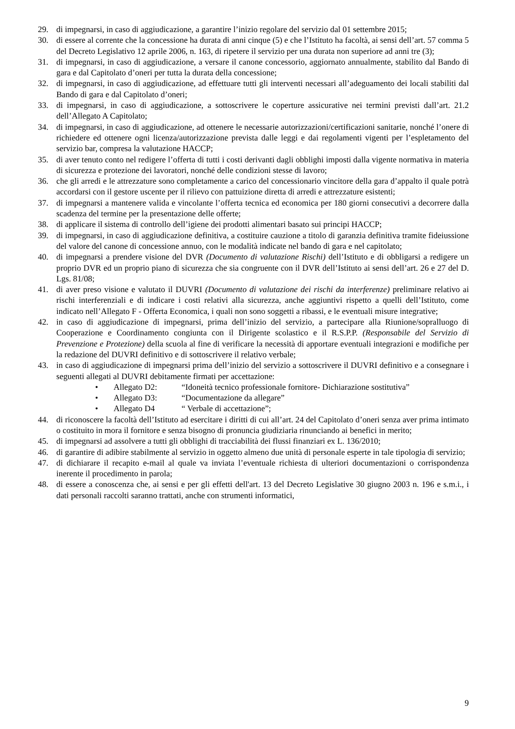29. di impegnarsi, in caso di aggiudicazione, a garantire l’inizio regolare del servizio dal 01 settembre 2015;
30. di essere al corrente che la concessione ha durata di anni cinque (5) e che l’Istituto ha facoltà, ai sensi dell’art. 57 comma 5 del Decreto Legislativo 12 aprile 2006, n. 163, di ripetere il servizio per una durata non superiore ad anni tre (3);
31. di impegnarsi, in caso di aggiudicazione, a versare il canone concessorio, aggiornato annualmente, stabilito dal Bando di gara e dal Capitolato d’oneri per tutta la durata della concessione;
32. di impegnarsi, in caso di aggiudicazione, ad effettuare tutti gli interventi necessari all’adeguamento dei locali stabiliti dal Bando di gara e dal Capitolato d’oneri;
33. di impegnarsi, in caso di aggiudicazione, a sottoscrivere le coperture assicurative nei termini previsti dall’art. 21.2 dell’Allegato A Capitolato;
34. di impegnarsi, in caso di aggiudicazione, ad ottenere le necessarie autorizzazioni/certificazioni sanitarie, nonché l’onere di richiedere ed ottenere ogni licenza/autorizzazione prevista dalle leggi e dai regolamenti vigenti per l’espletamento del servizio bar, compresa la valutazione HACCP;
35. di aver tenuto conto nel redigere l’offerta di tutti i costi derivanti dagli obblighi imposti dalla vigente normativa in materia di sicurezza e protezione dei lavoratori, nonché delle condizioni stesse di lavoro;
36. che gli arredi e le attrezzature sono completamente a carico del concessionario vincitore della gara d’appalto il quale potrà accordarsi con il gestore uscente per il rilievo con pattuizione diretta di arredi e attrezzature esistenti;
37. di impegnarsi a mantenere valida e vincolante l’offerta tecnica ed economica per 180 giorni consecutivi a decorrere dalla scadenza del termine per la presentazione delle offerte;
38. di applicare il sistema di controllo dell’igiene dei prodotti alimentari basato sui principi HACCP;
39. di impegnarsi, in caso di aggiudicazione definitiva, a costituire cauzione a titolo di garanzia definitiva tramite fideiussione del valore del canone di concessione annuo, con le modalità indicate nel bando di gara e nel capitolato;
40. di impegnarsi a prendere visione del DVR (Documento di valutazione Rischi) dell’Istituto e di obbligarsi a redigere un proprio DVR ed un proprio piano di sicurezza che sia congruente con il DVR dell’Istituto ai sensi dell’art. 26 e 27 del D. Lgs. 81/08;
41. di aver preso visione e valutato il DUVRI (Documento di valutazione dei rischi da interferenze) preliminare relativo ai rischi interferenziali e di indicare i costi relativi alla sicurezza, anche aggiuntivi rispetto a quelli dell’Istituto, come indicato nell’Allegato F - Offerta Economica, i quali non sono soggetti a ribassi, e le eventuali misure integrative;
42. in caso di aggiudicazione di impegnarsi, prima dell’inizio del servizio, a partecipare alla Riunione/sopralluogo di Cooperazione e Coordinamento congiunta con il Dirigente scolastico e il R.S.P.P. (Responsabile del Servizio di Prevenzione e Protezione) della scuola al fine di verificare la necessità di apportare eventuali integrazioni e modifiche per la redazione del DUVRI definitivo e di sottoscrivere il relativo verbale;
43. in caso di aggiudicazione di impegnarsi prima dell’inizio del servizio a sottoscrivere il DUVRI definitivo e a consegnare i seguenti allegati al DUVRI debitamente firmati per accettazione:
• Allegato D2: “Idoneità tecnico professionale fornitore- Dichiarazione sostitutiva”
• Allegato D3: “Documentazione da allegare”
• Allegato D4 “ Verbale di accettazione”;
44. di riconoscere la facoltà dell’Istituto ad esercitare i diritti di cui all’art. 24 del Capitolato d’oneri senza aver prima intimato o costituito in mora il fornitore e senza bisogno di pronuncia giudiziaria rinunciando ai benefici in merito;
45. di impegnarsi ad assolvere a tutti gli obblighi di tracciabilità dei flussi finanziari ex L. 136/2010;
46. di garantire di adibire stabilmente al servizio in oggetto almeno due unità di personale esperte in tale tipologia di servizio;
47. di dichiarare il recapito e-mail al quale va inviata l’eventuale richiesta di ulteriori documentazioni o corrispondenza inerente il procedimento in parola;
48. di essere a conoscenza che, ai sensi e per gli effetti dell'art. 13 del Decreto Legislative 30 giugno 2003 n. 196 e s.m.i., i dati personali raccolti saranno trattati, anche con strumenti informatici,
9